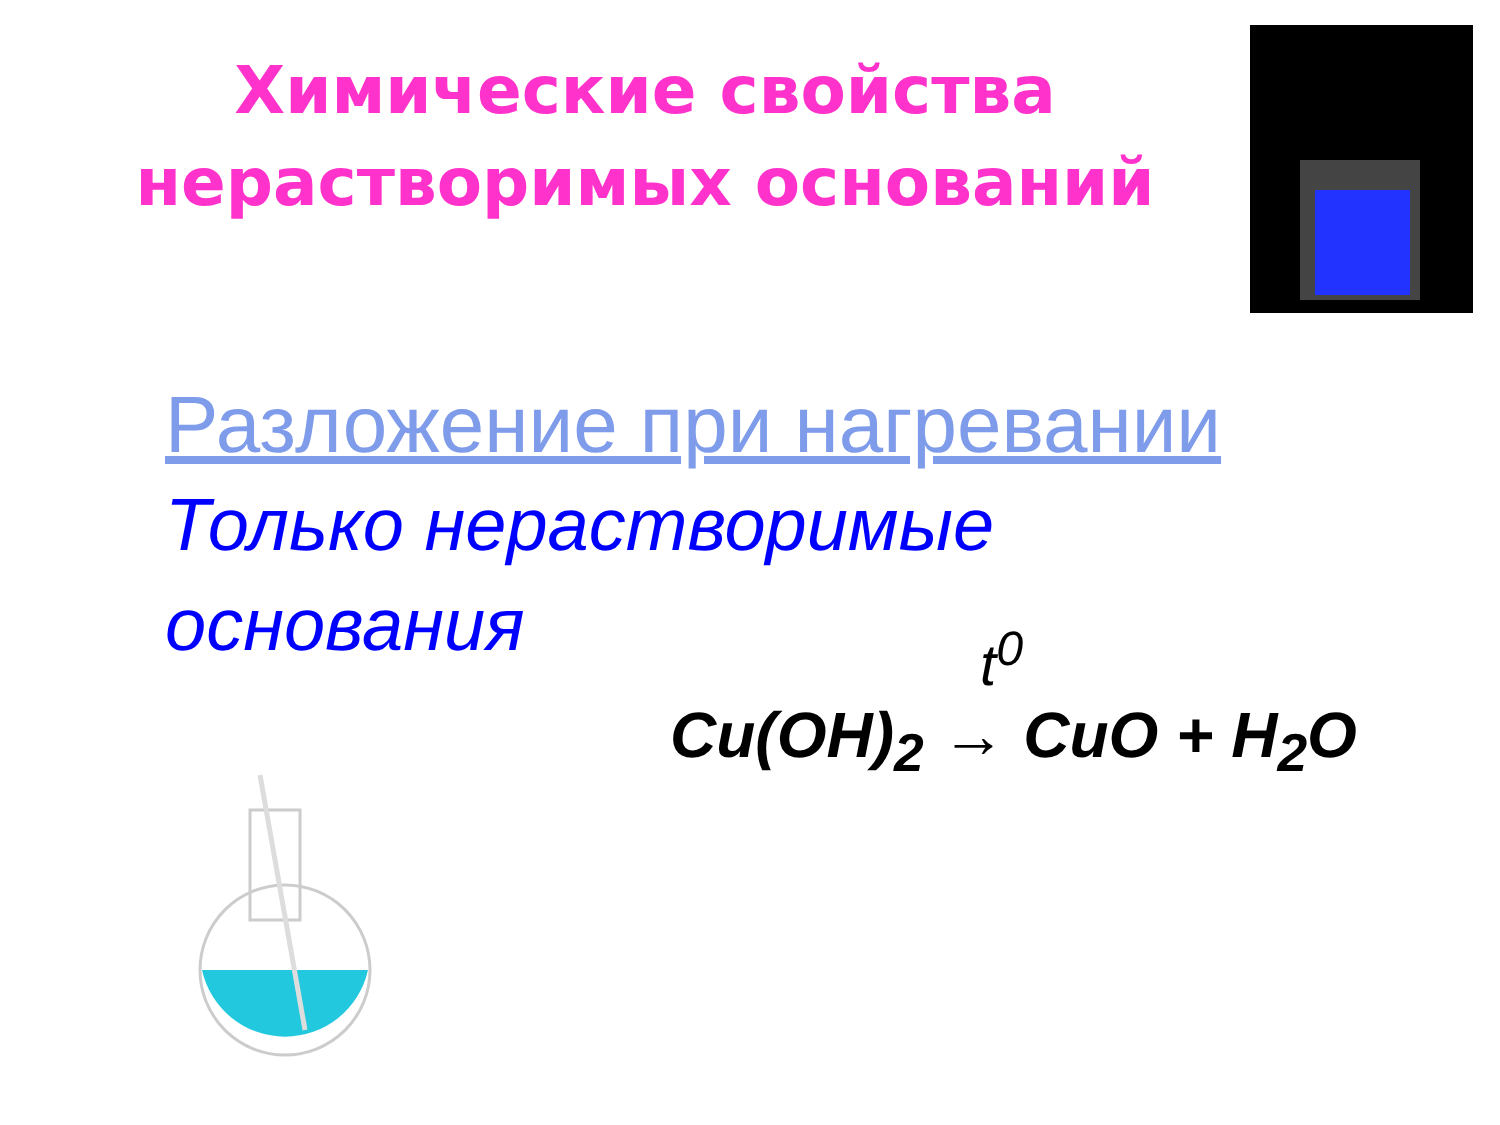Химические свойства
нерастворимых оснований
Разложение при нагревании
Только нерастворимые основания
t<sup>0</sup>
Cu(OH)<sub>2</sub> → CuO + H<sub>2</sub>O